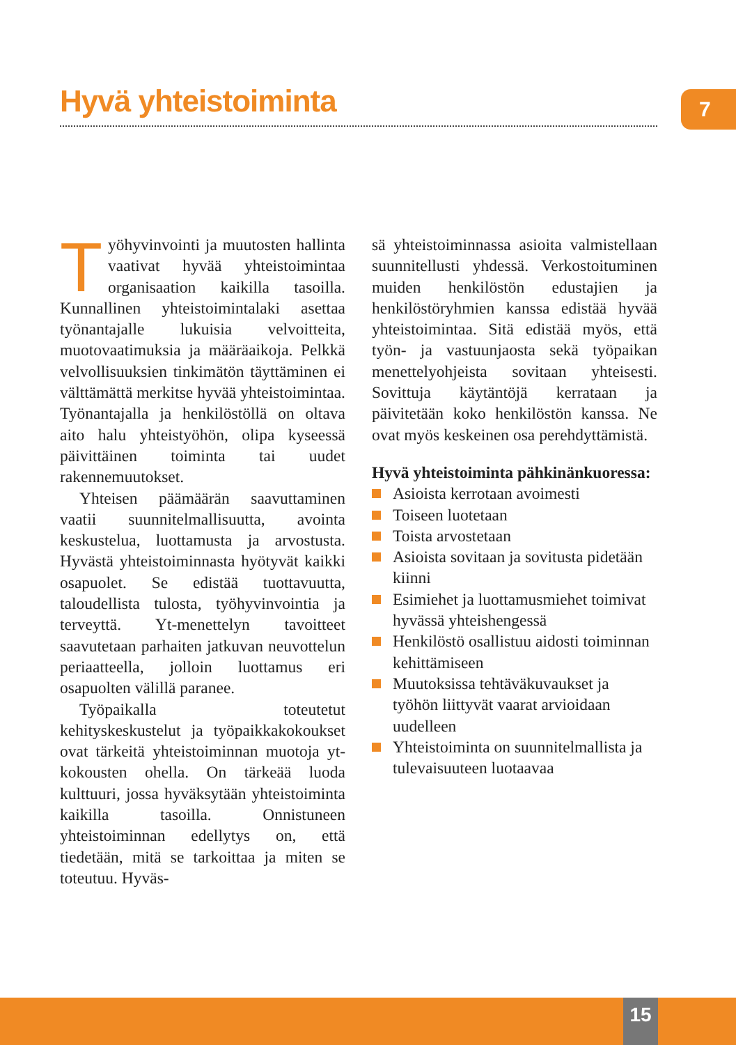Hyvä yhteistoiminta 7
Työhyvinvointi ja muutosten hallinta vaativat hyvää yhteistoimintaa organisaation kaikilla tasoilla. Kunnallinen yhteistoimintalaki asettaa työnantajalle lukuisia velvoitteita, muotovaatimuksia ja määräaikoja. Pelkkä velvollisuuksien tinkimätön täyttäminen ei välttämättä merkitse hyvää yhteistoimintaa. Työnantajalla ja henkilöstöllä on oltava aito halu yhteistyöhön, olipa kyseessä päivittäinen toiminta tai uudet rakennemuutokset.
Yhteisen päämäärän saavuttaminen vaatii suunnitelmallisuutta, avointa keskustelua, luottamusta ja arvostusta. Hyvästä yhteistoiminnasta hyötyvät kaikki osapuolet. Se edistää tuottavuutta, taloudellista tulosta, työhyvinvointia ja terveyttä. Yt-menettelyn tavoitteet saavutetaan parhaiten jatkuvan neuvottelun periaatteella, jolloin luottamus eri osapuolten välillä paranee.
Työpaikalla toteutetut kehityskeskustelut ja työpaikkakokoukset ovat tärkeitä yhteistoiminnan muotoja yt-kokousten ohella. On tärkeää luoda kulttuuri, jossa hyväksytään yhteistoiminta kaikilla tasoilla. Onnistuneen yhteistoiminnan edellytys on, että tiedetään, mitä se tarkoittaa ja miten se toteutuu. Hyväs-
sä yhteistoiminnassa asioita valmistellaan suunnitellusti yhdessä. Verkostoituminen muiden henkilöstön edustajien ja henkilöstöryhmien kanssa edistää hyvää yhteistoimintaa. Sitä edistää myös, että työn- ja vastuunjaosta sekä työpaikan menettelyohjeista sovitaan yhteisesti. Sovittuja käytäntöjä kerrataan ja päivitetään koko henkilöstön kanssa. Ne ovat myös keskeinen osa perehdyttämistä.
Hyvä yhteistoiminta pähkinänkuoressa:
Asioista kerrotaan avoimesti
Toiseen luotetaan
Toista arvostetaan
Asioista sovitaan ja sovitusta pidetään kiinni
Esimiehet ja luottamusmiehet toimivat hyvässä yhteishengessä
Henkilöstö osallistuu aidosti toiminnan kehittämiseen
Muutoksissa tehtäväkuvaukset ja työhön liittyvät vaarat arvioidaan uudelleen
Yhteistoiminta on suunnitelmallista ja tulevaisuuteen luotaavaa
15